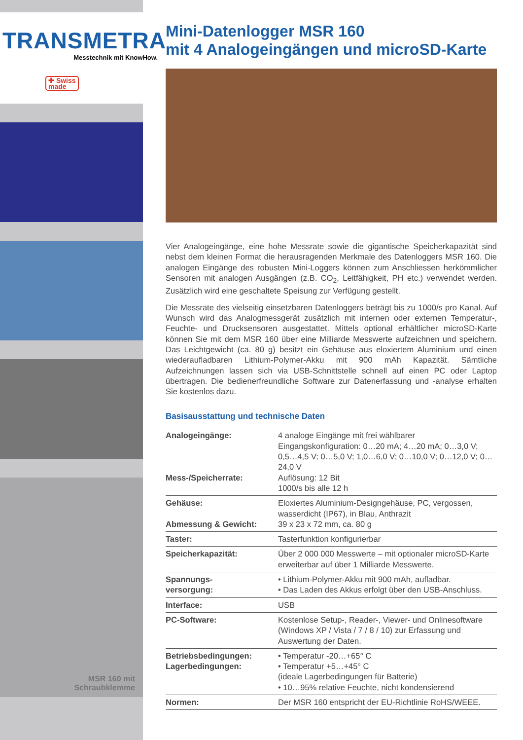TRANSMETRA
Messtechnik mit KnowHow.
✚ Swiss
made
MSR 160 mit
Schraubklemme
Mini-Datenlogger MSR 160
mit 4 Analogeingängen und microSD-Karte
Vier Analogeingänge, eine hohe Messrate sowie die gigantische Speicherkapazität sind nebst dem kleinen Format die herausragenden Merkmale des Datenloggers MSR 160. Die analogen Eingänge des robusten Mini-Loggers können zum Anschliessen herkömmlicher Sensoren mit analogen Ausgängen (z.B. CO<sub>2</sub>, Leitfähigkeit, PH etc.) verwendet werden. Zusätzlich wird eine geschaltete Speisung zur Verfügung gestellt.
Die Messrate des vielseitig einsetzbaren Datenloggers beträgt bis zu 1000/s pro Kanal. Auf Wunsch wird das Analogmessgerät zusätzlich mit internen oder externen Temperatur-, Feuchte- und Drucksensoren ausgestattet. Mittels optional erhältlicher microSD-Karte können Sie mit dem MSR 160 über eine Milliarde Messwerte aufzeichnen und speichern. Das Leichtgewicht (ca. 80 g) besitzt ein Gehäuse aus eloxiertem Aluminium und einen wiederaufladbaren Lithium-Polymer-Akku mit 900 mAh Kapazität. Sämtliche Aufzeichnungen lassen sich via USB-Schnittstelle schnell auf einen PC oder Laptop übertragen. Die bedienerfreundliche Software zur Datenerfassung und -analyse erhalten Sie kostenlos dazu.
Basisausstattung und technische Daten
| Analogeingänge: Mess-/Speicherrate: | 4 analoge Eingänge mit frei wählbarer Eingangskonfiguration: 0…20 mA; 4…20 mA; 0…3,0 V; 0,5…4,5 V; 0…5,0 V; 1,0…6,0 V; 0…10,0 V; 0…12,0 V; 0…24,0 V Auflösung: 12 Bit 1000/s bis alle 12 h |
| Gehäuse: Abmessung & Gewicht: | Eloxiertes Aluminium-Designgehäuse, PC, vergossen, wasserdicht (IP67), in Blau, Anthrazit 39 x 23 x 72 mm, ca. 80 g |
| Taster: | Tasterfunktion konfigurierbar |
| Speicherkapazität: | Über 2 000 000 Messwerte – mit optionaler microSD-Karte erweiterbar auf über 1 Milliarde Messwerte. |
| Spannungs- versorgung: | • Lithium-Polymer-Akku mit 900 mAh, aufladbar. • Das Laden des Akkus erfolgt über den USB-Anschluss. |
| Interface: | USB |
| PC-Software: | Kostenlose Setup-, Reader-, Viewer- und Onlinesoftware (Windows XP / Vista / 7 / 8 / 10) zur Erfassung und Auswertung der Daten. |
| Betriebsbedingungen: Lagerbedingungen: | • Temperatur -20…+65° C • Temperatur +5…+45° C (ideale Lagerbedingungen für Batterie) • 10…95% relative Feuchte, nicht kondensierend |
| Normen: | Der MSR 160 entspricht der EU-Richtlinie RoHS/WEEE. |